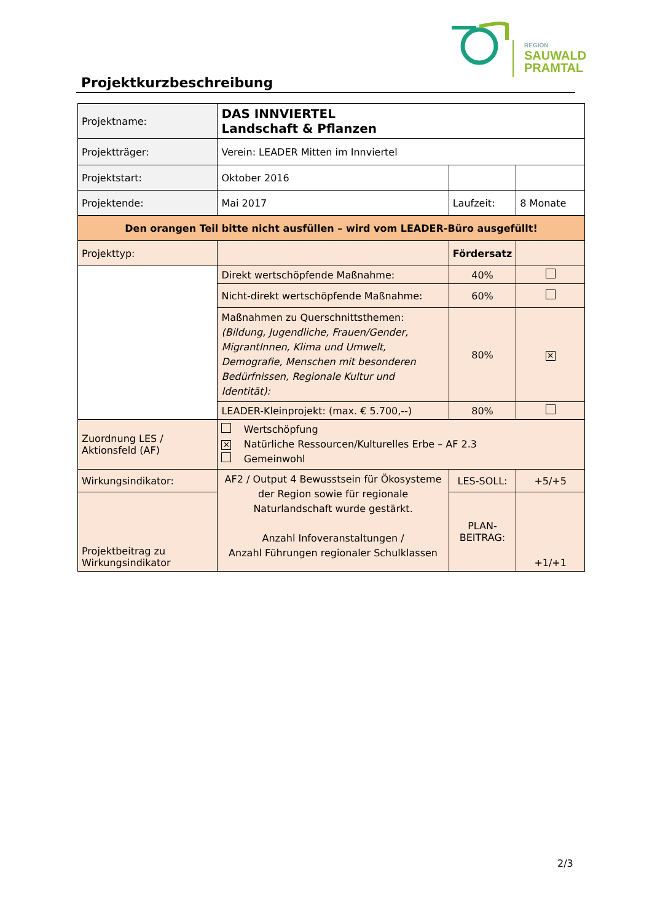REGION
SAUWALD
PRAMTAL
Projektkurzbeschreibung
| Projektname: | DAS INNVIERTEL Landschaft & Pflanzen | | |
| Projektträger: | Verein: LEADER Mitten im Innviertel | | |
| Projektstart: | Oktober 2016 | | |
| Projektende: | Mai 2017 | Laufzeit: | 8 Monate |
| Den orangen Teil bitte nicht ausfüllen – wird vom LEADER-Büro ausgefüllt! | | | |
| Projekttyp: | | Fördersatz | |
| | Direkt wertschöpfende Maßnahme: | 40% | |
| | Nicht-direkt wertschöpfende Maßnahme: | 60% | |
| | Maßnahmen zu Querschnittsthemen: (Bildung, Jugendliche, Frauen/Gender, MigrantInnen, Klima und Umwelt, Demografie, Menschen mit besonderen Bedürfnissen, Regionale Kultur und Identität): | 80% | ✕ |
| | LEADER-Kleinprojekt: (max. € 5.700,--) | 80% | |
| Zuordnung LES / Aktionsfeld (AF) | Wertschöpfung ✕ Natürliche Ressourcen/Kulturelles Erbe – AF 2.3 Gemeinwohl | | |
| Wirkungsindikator: | AF2 / Output 4 Bewusstsein für Ökosysteme der Region sowie für regionale Naturlandschaft wurde gestärkt. Anzahl Infoveranstaltungen / Anzahl Führungen regionaler Schulklassen | LES-SOLL: | +5/+5 |
| Projektbeitrag zu Wirkungsindikator | | PLAN- BEITRAG: | +1/+1 |
2/3